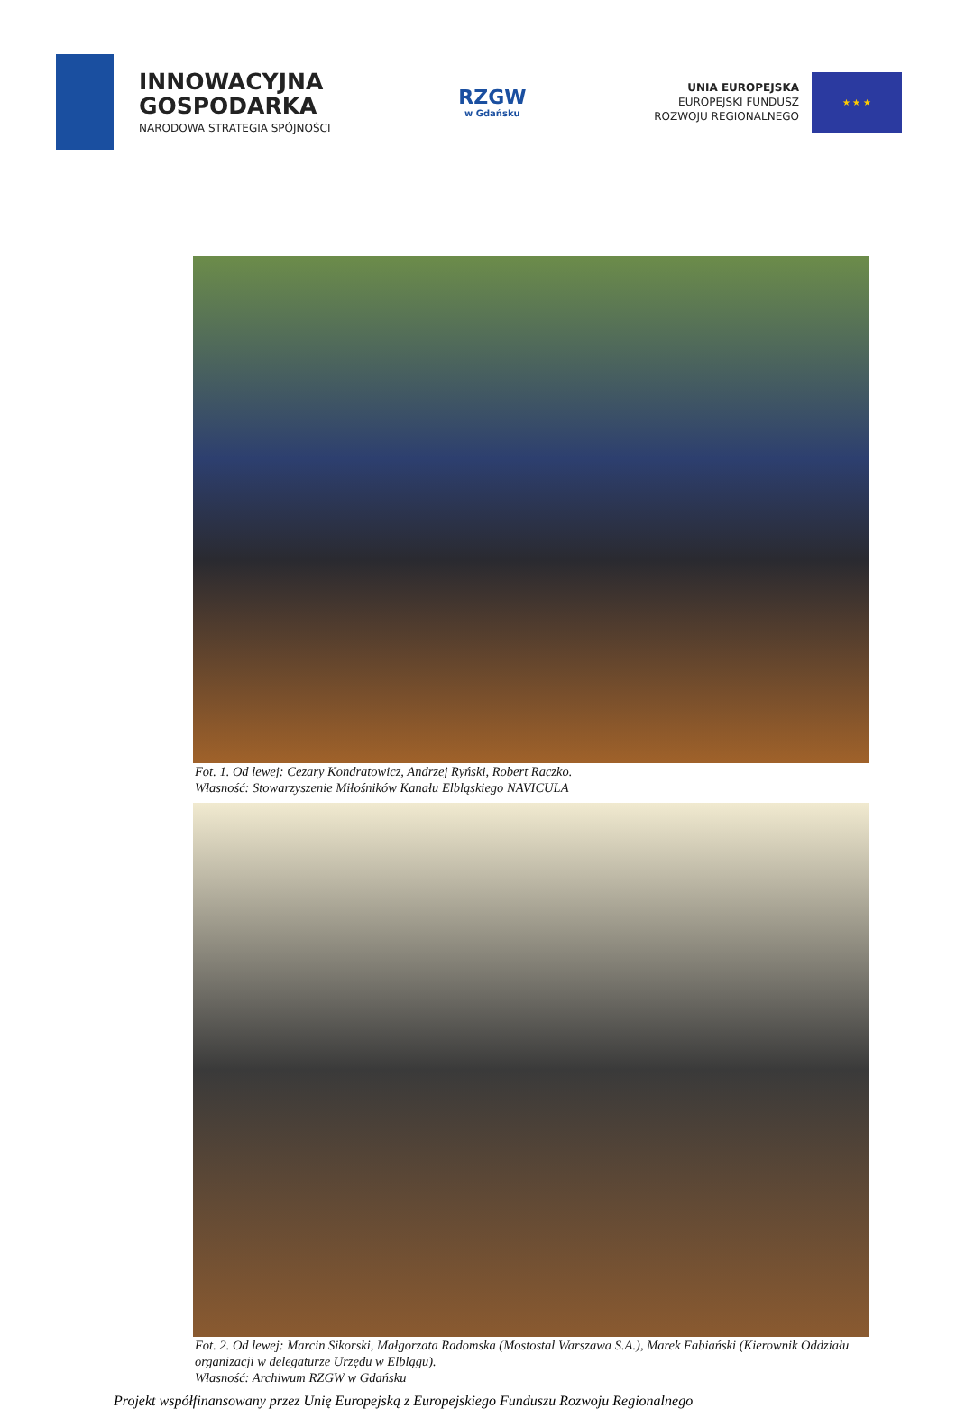INNOWACYJNA
GOSPODARKA
NARODOWA STRATEGIA SPÓJNOŚCI
RZGW
w Gdańsku
UNIA EUROPEJSKA
EUROPEJSKI FUNDUSZ
ROZWOJU REGIONALNEGO
★ ★ ★
Fot. 1. Od lewej: Cezary Kondratowicz, Andrzej Ryński, Robert Raczko.
Własność: Stowarzyszenie Miłośników Kanału Elbląskiego NAVICULA
Fot. 2. Od lewej: Marcin Sikorski, Małgorzata Radomska (Mostostal Warszawa S.A.), Marek Fabiański (Kierownik Oddziału organizacji w delegaturze Urzędu w Elblągu).
Własność: Archiwum RZGW w Gdańsku
Projekt współfinansowany przez Unię Europejską z Europejskiego Funduszu Rozwoju Regionalnego